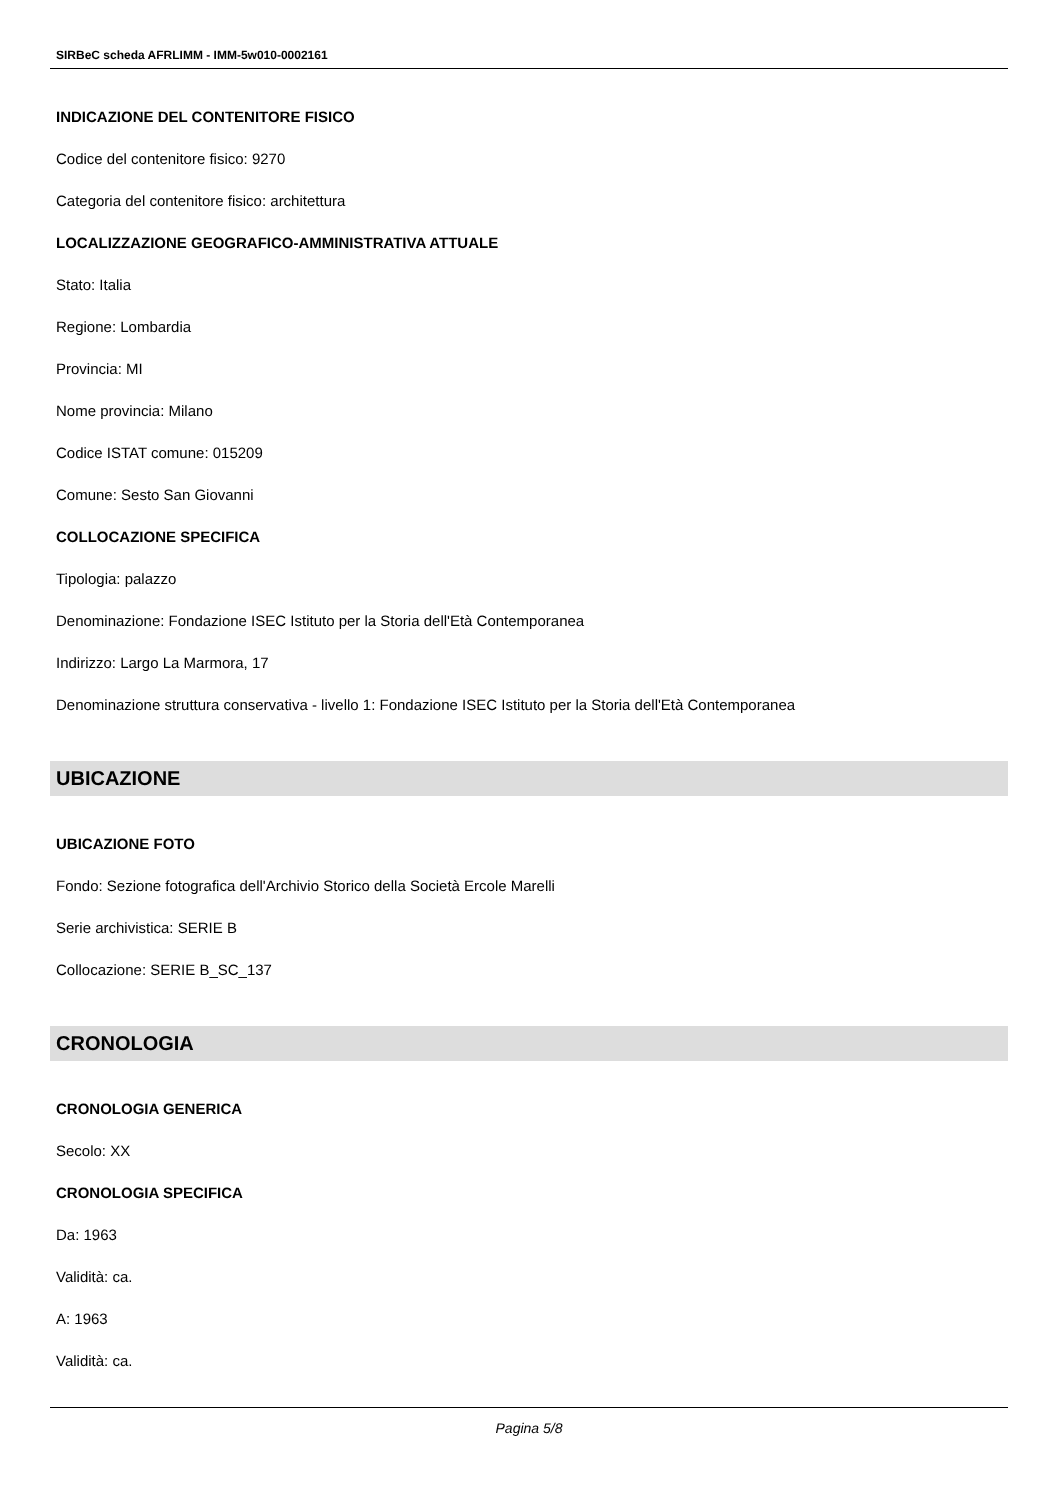SIRBeC scheda AFRLIMM - IMM-5w010-0002161
INDICAZIONE DEL CONTENITORE FISICO
Codice del contenitore fisico: 9270
Categoria del contenitore fisico: architettura
LOCALIZZAZIONE GEOGRAFICO-AMMINISTRATIVA ATTUALE
Stato: Italia
Regione: Lombardia
Provincia: MI
Nome provincia: Milano
Codice ISTAT comune: 015209
Comune: Sesto San Giovanni
COLLOCAZIONE SPECIFICA
Tipologia: palazzo
Denominazione: Fondazione ISEC Istituto per la Storia dell'Età Contemporanea
Indirizzo: Largo La Marmora, 17
Denominazione struttura conservativa - livello 1: Fondazione ISEC Istituto per la Storia dell'Età Contemporanea
UBICAZIONE
UBICAZIONE FOTO
Fondo: Sezione fotografica dell'Archivio Storico della Società Ercole Marelli
Serie archivistica: SERIE B
Collocazione: SERIE B_SC_137
CRONOLOGIA
CRONOLOGIA GENERICA
Secolo: XX
CRONOLOGIA SPECIFICA
Da: 1963
Validità: ca.
A: 1963
Validità: ca.
Pagina 5/8